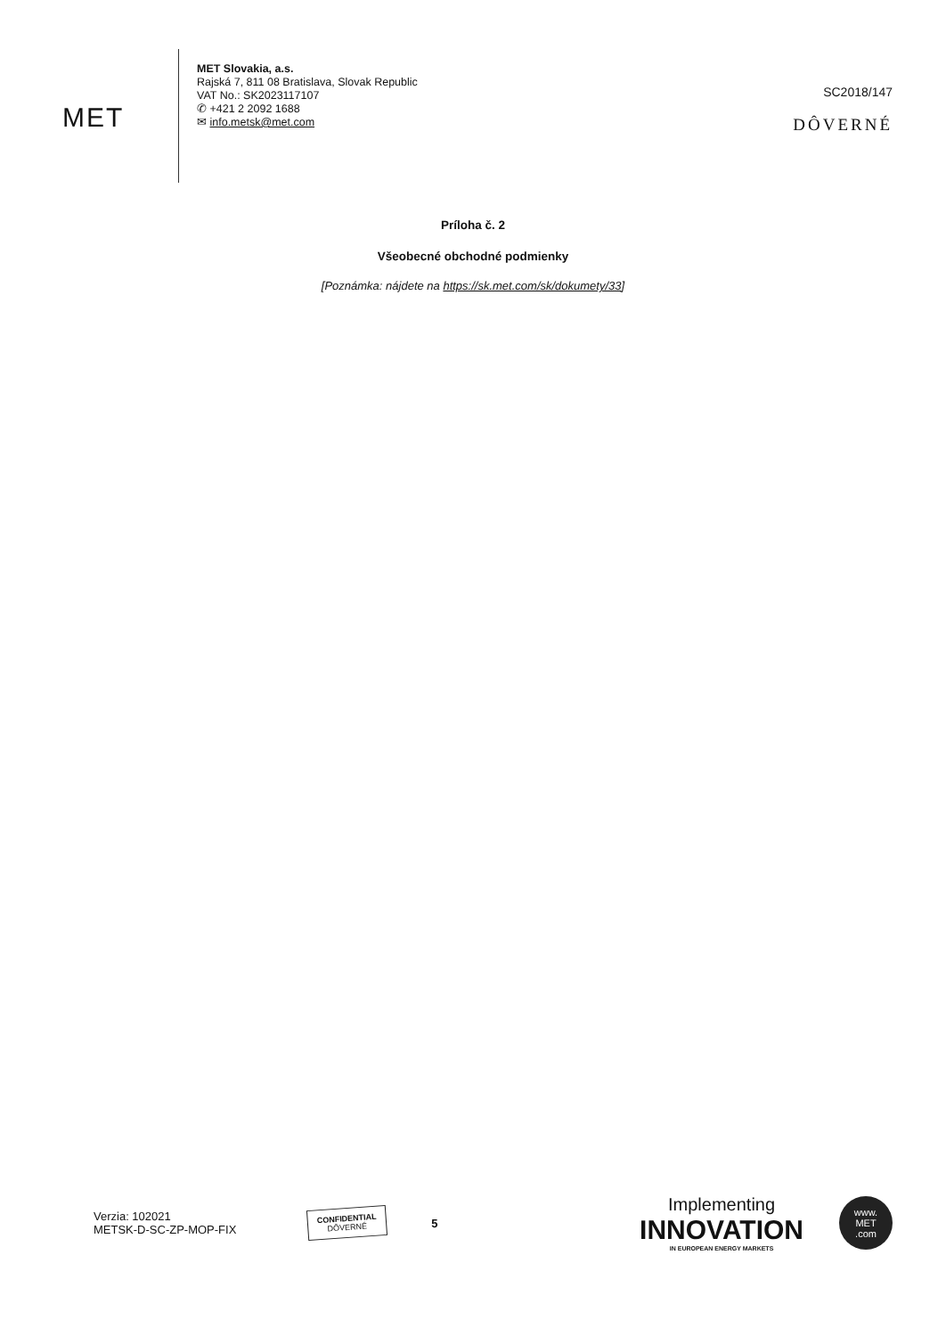MET
MET Slovakia, a.s.
Rajská 7, 811 08 Bratislava, Slovak Republic
VAT No.: SK2023117107
✆ +421 2 2092 1688
✉ info.metsk@met.com
SC2018/147
DÔVERNÉ
Príloha č. 2
Všeobecné obchodné podmienky
[Poznámka: nájdete na https://sk.met.com/sk/dokumety/33]
Verzia: 102021
METSK-D-SC-ZP-MOP-FIX
CONFIDENTIAL
DÔVERNÉ
5
Implementing
INNOVATION
IN EUROPEAN ENERGY MARKETS
www.
MET
.com